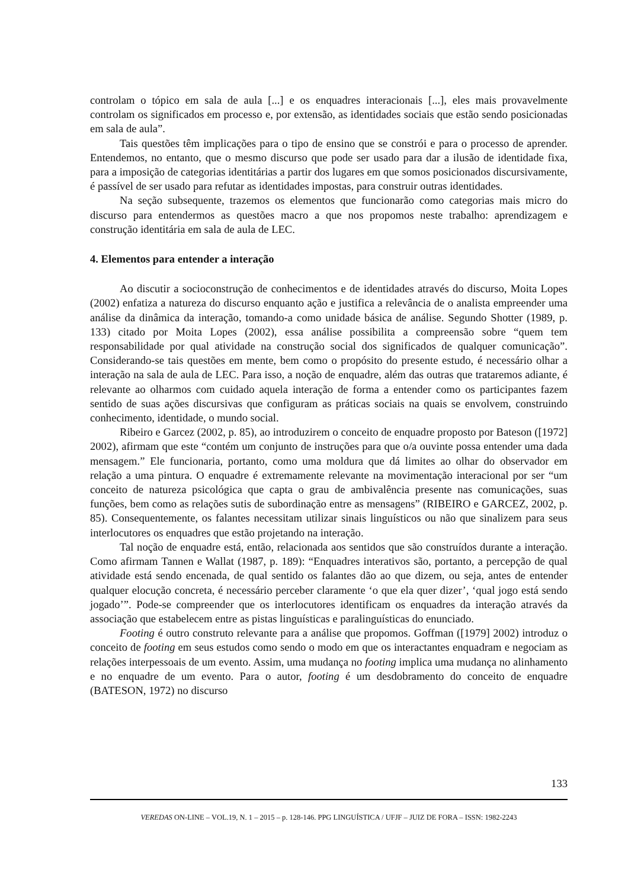controlam o tópico em sala de aula [...] e os enquadres interacionais [...], eles mais provavelmente controlam os significados em processo e, por extensão, as identidades sociais que estão sendo posicionadas em sala de aula”.
Tais questões têm implicações para o tipo de ensino que se constrói e para o processo de aprender. Entendemos, no entanto, que o mesmo discurso que pode ser usado para dar a ilusão de identidade fixa, para a imposição de categorias identitárias a partir dos lugares em que somos posicionados discursivamente, é passível de ser usado para refutar as identidades impostas, para construir outras identidades.
Na seção subsequente, trazemos os elementos que funcionarão como categorias mais micro do discurso para entendermos as questões macro a que nos propomos neste trabalho: aprendizagem e construção identitária em sala de aula de LEC.
4. Elementos para entender a interação
Ao discutir a socioconstrução de conhecimentos e de identidades através do discurso, Moita Lopes (2002) enfatiza a natureza do discurso enquanto ação e justifica a relevância de o analista empreender uma análise da dinâmica da interação, tomando-a como unidade básica de análise. Segundo Shotter (1989, p. 133) citado por Moita Lopes (2002), essa análise possibilita a compreensão sobre “quem tem responsabilidade por qual atividade na construção social dos significados de qualquer comunicação”. Considerando-se tais questões em mente, bem como o propósito do presente estudo, é necessário olhar a interação na sala de aula de LEC. Para isso, a noção de enquadre, além das outras que trataremos adiante, é relevante ao olharmos com cuidado aquela interação de forma a entender como os participantes fazem sentido de suas ações discursivas que configuram as práticas sociais na quais se envolvem, construindo conhecimento, identidade, o mundo social.
Ribeiro e Garcez (2002, p. 85), ao introduzirem o conceito de enquadre proposto por Bateson ([1972] 2002), afirmam que este “contém um conjunto de instruções para que o/a ouvinte possa entender uma dada mensagem.” Ele funcionaria, portanto, como uma moldura que dá limites ao olhar do observador em relação a uma pintura. O enquadre é extremamente relevante na movimentação interacional por ser “um conceito de natureza psicológica que capta o grau de ambivalência presente nas comunicações, suas funções, bem como as relações sutis de subordinação entre as mensagens” (RIBEIRO e GARCEZ, 2002, p. 85). Consequentemente, os falantes necessitam utilizar sinais linguísticos ou não que sinalizem para seus interlocutores os enquadres que estão projetando na interação.
Tal noção de enquadre está, então, relacionada aos sentidos que são construídos durante a interação. Como afirmam Tannen e Wallat (1987, p. 189): “Enquadres interativos são, portanto, a percepção de qual atividade está sendo encenada, de qual sentido os falantes dão ao que dizem, ou seja, antes de entender qualquer elocução concreta, é necessário perceber claramente ‘o que ela quer dizer’, ‘qual jogo está sendo jogado’”. Pode-se compreender que os interlocutores identificam os enquadres da interação através da associação que estabelecem entre as pistas linguísticas e paralinguísticas do enunciado.
Footing é outro construto relevante para a análise que propomos. Goffman ([1979] 2002) introduz o conceito de footing em seus estudos como sendo o modo em que os interactantes enquadram e negociam as relações interpessoais de um evento. Assim, uma mudança no footing implica uma mudança no alinhamento e no enquadre de um evento. Para o autor, footing é um desdobramento do conceito de enquadre (BATESON, 1972) no discurso
133
VEREDAS ON-LINE – VOL.19, N. 1 – 2015 – p. 128-146. PPG LINGUÍSTICA / UFJF – JUIZ DE FORA – ISSN: 1982-2243